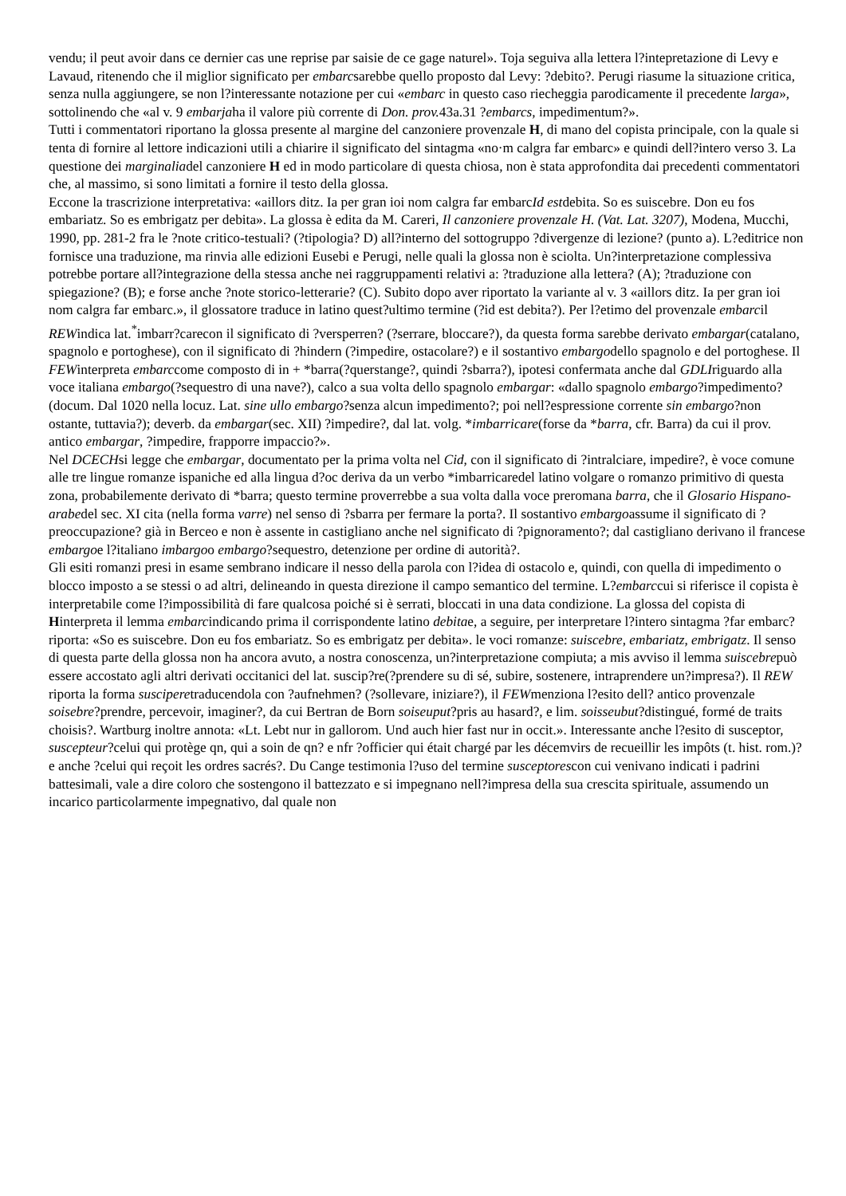vendu; il peut avoir dans ce dernier cas une reprise par saisie de ce gage naturel». Toja seguiva alla lettera l?intepretazione di Levy e Lavaud, ritenendo che il miglior significato per embarcsarebbe quello proposto dal Levy: ?debito?. Perugi riasume la situazione critica, senza nulla aggiungere, se non l?interessante notazione per cui «embarc in questo caso riecheggia parodicamente il precedente larga», sottolinendo che «al v. 9 embarjaha il valore più corrente di Don. prov. 43a.31 ?embarcs, impedimentum?».
Tutti i commentatori riportano la glossa presente al margine del canzoniere provenzale H, di mano del copista principale, con la quale si tenta di fornire al lettore indicazioni utili a chiarire il significato del sintagma «no·m calgra far embarc» e quindi dell?intero verso 3. La questione dei marginaliadel canzoniere H ed in modo particolare di questa chiosa, non è stata approfondita dai precedenti commentatori che, al massimo, si sono limitati a fornire il testo della glossa.
Eccone la trascrizione interpretativa: «aillors ditz. Ia per gran ioi nom calgra far embarcId estdebita. So es suiscebre. Don eu fos embariatz. So es embrigatz per debita». La glossa è edita da M. Careri, Il canzoniere provenzale H. (Vat. Lat. 3207), Modena, Mucchi, 1990, pp. 281-2 fra le ?note critico-testuali? (?tipologia? D) all?interno del sottogruppo ?divergenze di lezione? (punto a). L?editrice non fornisce una traduzione, ma rinvia alle edizioni Eusebi e Perugi, nelle quali la glossa non è sciolta. Un?interpretazione complessiva potrebbe portare all?integrazione della stessa anche nei raggruppamenti relativi a: ?traduzione alla lettera? (A); ?traduzione con spiegazione? (B); e forse anche ?note storico-letterarie? (C). Subito dopo aver riportato la variante al v. 3 «aillors ditz. Ia per gran ioi nom calgra far embarc.», il glossatore traduce in latino quest?ultimo termine (?id est debita?). Per l?etimo del provenzale embarcil REWindica lat.<sup>*</sup>imbarr?carecon il significato di ?versperren? (?serrare, bloccare?), da questa forma sarebbe derivato embargar(catalano, spagnolo e portoghese), con il significato di ?hindern (?impedire, ostacolare?) e il sostantivo embargodello spagnolo e del portoghese. Il FEWinterpreta embarccome composto di in + *barra(?querstange?, quindi ?sbarra?), ipotesi confermata anche dal GDLIriguardo alla voce italiana embargo(?sequestro di una nave?), calco a sua volta dello spagnolo embargar: «dallo spagnolo embargo?impedimento? (docum. Dal 1020 nella locuz. Lat. sine ullo embargo?senza alcun impedimento?; poi nell?espressione corrente sin embargo?non ostante, tuttavia?); deverb. da embargar(sec. XII) ?impedire?, dal lat. volg. *imbarricare(forse da *barra, cfr. Barra) da cui il prov. antico embargar, ?impedire, frapporre impaccio?».
Nel DCECHsi legge che embargar, documentato per la prima volta nel Cid, con il significato di ?intralciare, impedire?, è voce comune alle tre lingue romanze ispaniche ed alla lingua d?oc deriva da un verbo *imbarricaredel latino volgare o romanzo primitivo di questa zona, probabilemente derivato di *barra; questo termine proverrebbe a sua volta dalla voce preromana barra, che il Glosario Hispano-arabedel sec. XI cita (nella forma varre) nel senso di ?sbarra per fermare la porta?. Il sostantivo embargoassume il significato di ?preoccupazione? già in Berceo e non è assente in castigliano anche nel significato di ?pignoramento?; dal castigliano derivano il francese embargoe l?italiano imbargoo embargo?sequestro, detenzione per ordine di autorità?.
Gli esiti romanzi presi in esame sembrano indicare il nesso della parola con l?idea di ostacolo e, quindi, con quella di impedimento o blocco imposto a se stessi o ad altri, delineando in questa direzione il campo semantico del termine. L?embarccui si riferisce il copista è interpretabile come l?impossibilità di fare qualcosa poiché si è serrati, bloccati in una data condizione. La glossa del copista di Hinterpreta il lemma embarcindicando prima il corrispondente latino debitae, a seguire, per interpretare l?intero sintagma ?far embarc? riporta: «So es suiscebre. Don eu fos embariatz. So es embrigatz per debita». le voci romanze: suiscebre, embariatz, embrigatz. Il senso di questa parte della glossa non ha ancora avuto, a nostra conoscenza, un?interpretazione compiuta; a mis avviso il lemma suiscebrepuò essere accostato agli altri derivati occitanici del lat. suscip?re(?prendere su di sé, subire, sostenere, intraprendere un?impresa?). Il REW riporta la forma susciperetraducendola con ?aufnehmen? (?sollevare, iniziare?), il FEWmenziona l?esito dell? antico provenzale soisebre?prendre, percevoir, imaginer?, da cui Bertran de Born soiseuput?pris au hasard?, e lim. soisseubut?distingué, formé de traits choisis?. Wartburg inoltre annota: «Lt. Lebt nur in gallorom. Und auch hier fast nur in occit.». Interessante anche l?esito di susceptor, suscepteur?celui qui protège qn, qui a soin de qn? e nfr ?officier qui était chargé par les décemvirs de recueillir les impôts (t. hist. rom.)? e anche ?celui qui reçoit les ordres sacrés?. Du Cange testimonia l?uso del termine susceptorescon cui venivano indicati i padrini battesimali, vale a dire coloro che sostengono il battezzato e si impegnano nell?impresa della sua crescita spirituale, assumendo un incarico particolarmente impegnativo, dal quale non